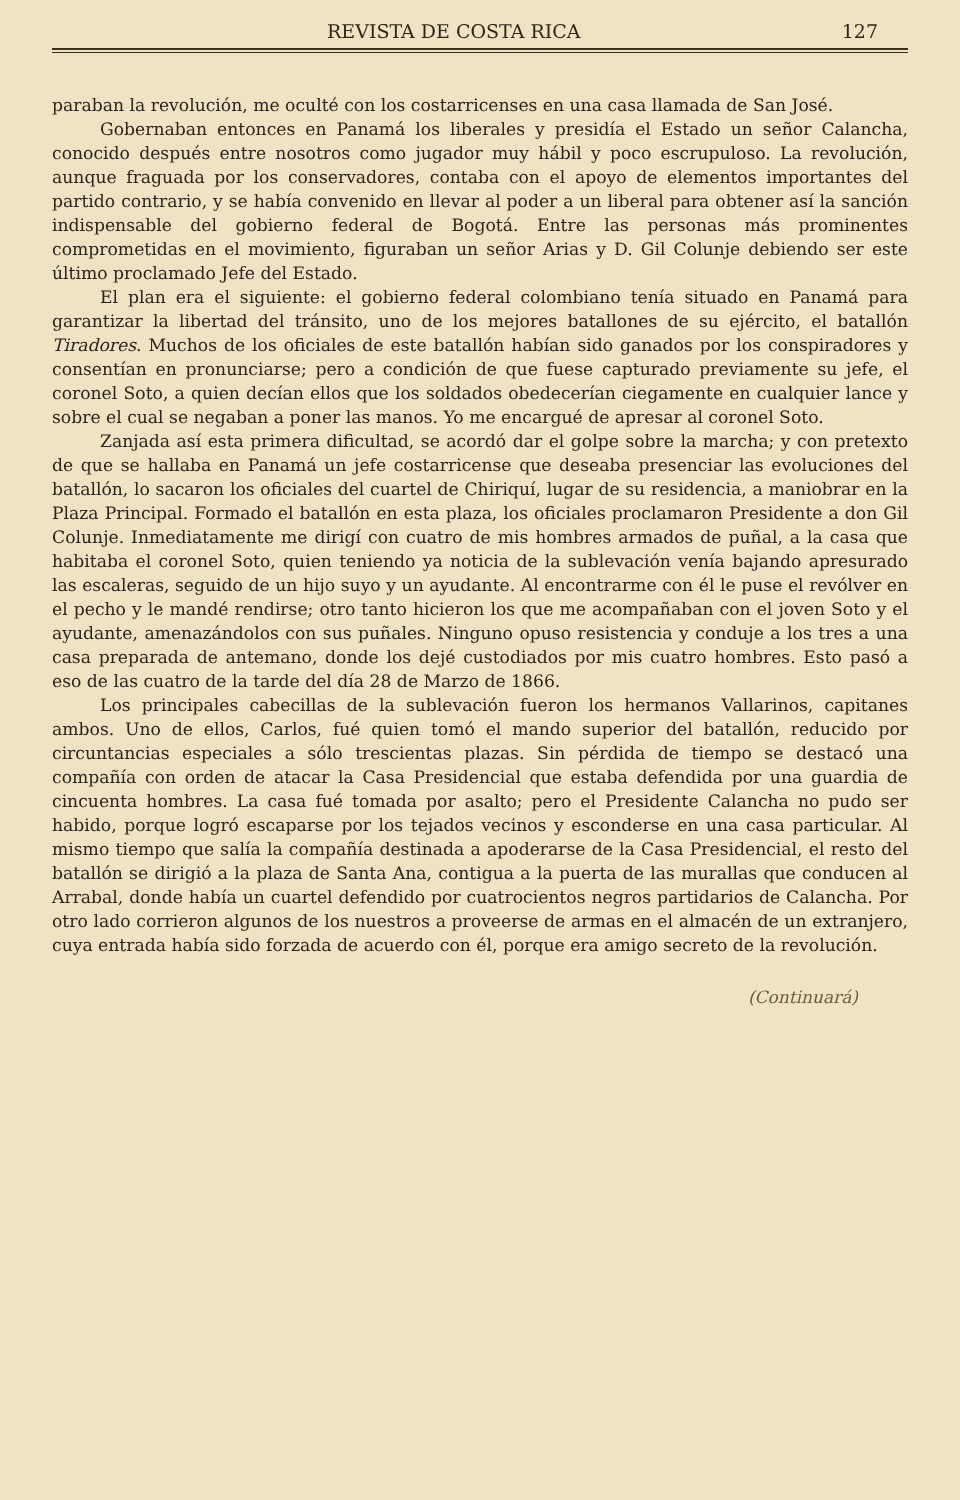REVISTA DE COSTA RICA 127
paraban la revolución, me oculté con los costarricenses en una casa llamada de San José.
Gobernaban entonces en Panamá los liberales y presidía el Estado un señor Calancha, conocido después entre nosotros como jugador muy hábil y poco escrupuloso. La revolución, aunque fraguada por los conservadores, contaba con el apoyo de elementos importantes del partido contrario, y se había convenido en llevar al poder a un liberal para obtener así la sanción indispensable del gobierno federal de Bogotá. Entre las personas más prominentes comprometidas en el movimiento, figuraban un señor Arias y D. Gil Colunje debiendo ser este último proclamado Jefe del Estado.
El plan era el siguiente: el gobierno federal colombiano tenía situado en Panamá para garantizar la libertad del tránsito, uno de los mejores batallones de su ejército, el batallón Tiradores. Muchos de los oficiales de este batallón habían sido ganados por los conspiradores y consentían en pronunciarse; pero a condición de que fuese capturado previamente su jefe, el coronel Soto, a quien decían ellos que los soldados obedecerían ciegamente en cualquier lance y sobre el cual se negaban a poner las manos. Yo me encargué de apresar al coronel Soto.
Zanjada así esta primera dificultad, se acordó dar el golpe sobre la marcha; y con pretexto de que se hallaba en Panamá un jefe costarricense que deseaba presenciar las evoluciones del batallón, lo sacaron los oficiales del cuartel de Chiriquí, lugar de su residencia, a maniobrar en la Plaza Principal. Formado el batallón en esta plaza, los oficiales proclamaron Presidente a don Gil Colunje. Inmediatamente me dirigí con cuatro de mis hombres armados de puñal, a la casa que habitaba el coronel Soto, quien teniendo ya noticia de la sublevación venía bajando apresurado las escaleras, seguido de un hijo suyo y un ayudante. Al encontrarme con él le puse el revólver en el pecho y le mandé rendirse; otro tanto hicieron los que me acompañaban con el joven Soto y el ayudante, amenazándolos con sus puñales. Ninguno opuso resistencia y conduje a los tres a una casa preparada de antemano, donde los dejé custodiados por mis cuatro hombres. Esto pasó a eso de las cuatro de la tarde del día 28 de Marzo de 1866.
Los principales cabecillas de la sublevación fueron los hermanos Vallarinos, capitanes ambos. Uno de ellos, Carlos, fué quien tomó el mando superior del batallón, reducido por circuntancias especiales a sólo trescientas plazas. Sin pérdida de tiempo se destacó una compañía con orden de atacar la Casa Presidencial que estaba defendida por una guardia de cincuenta hombres. La casa fué tomada por asalto; pero el Presidente Calancha no pudo ser habido, porque logró escaparse por los tejados vecinos y esconderse en una casa particular. Al mismo tiempo que salía la compañía destinada a apoderarse de la Casa Presidencial, el resto del batallón se dirigió a la plaza de Santa Ana, contigua a la puerta de las murallas que conducen al Arrabal, donde había un cuartel defendido por cuatrocientos negros partidarios de Calancha. Por otro lado corrieron algunos de los nuestros a proveerse de armas en el almacén de un extranjero, cuya entrada había sido forzada de acuerdo con él, porque era amigo secreto de la revolución.
(Continuará)